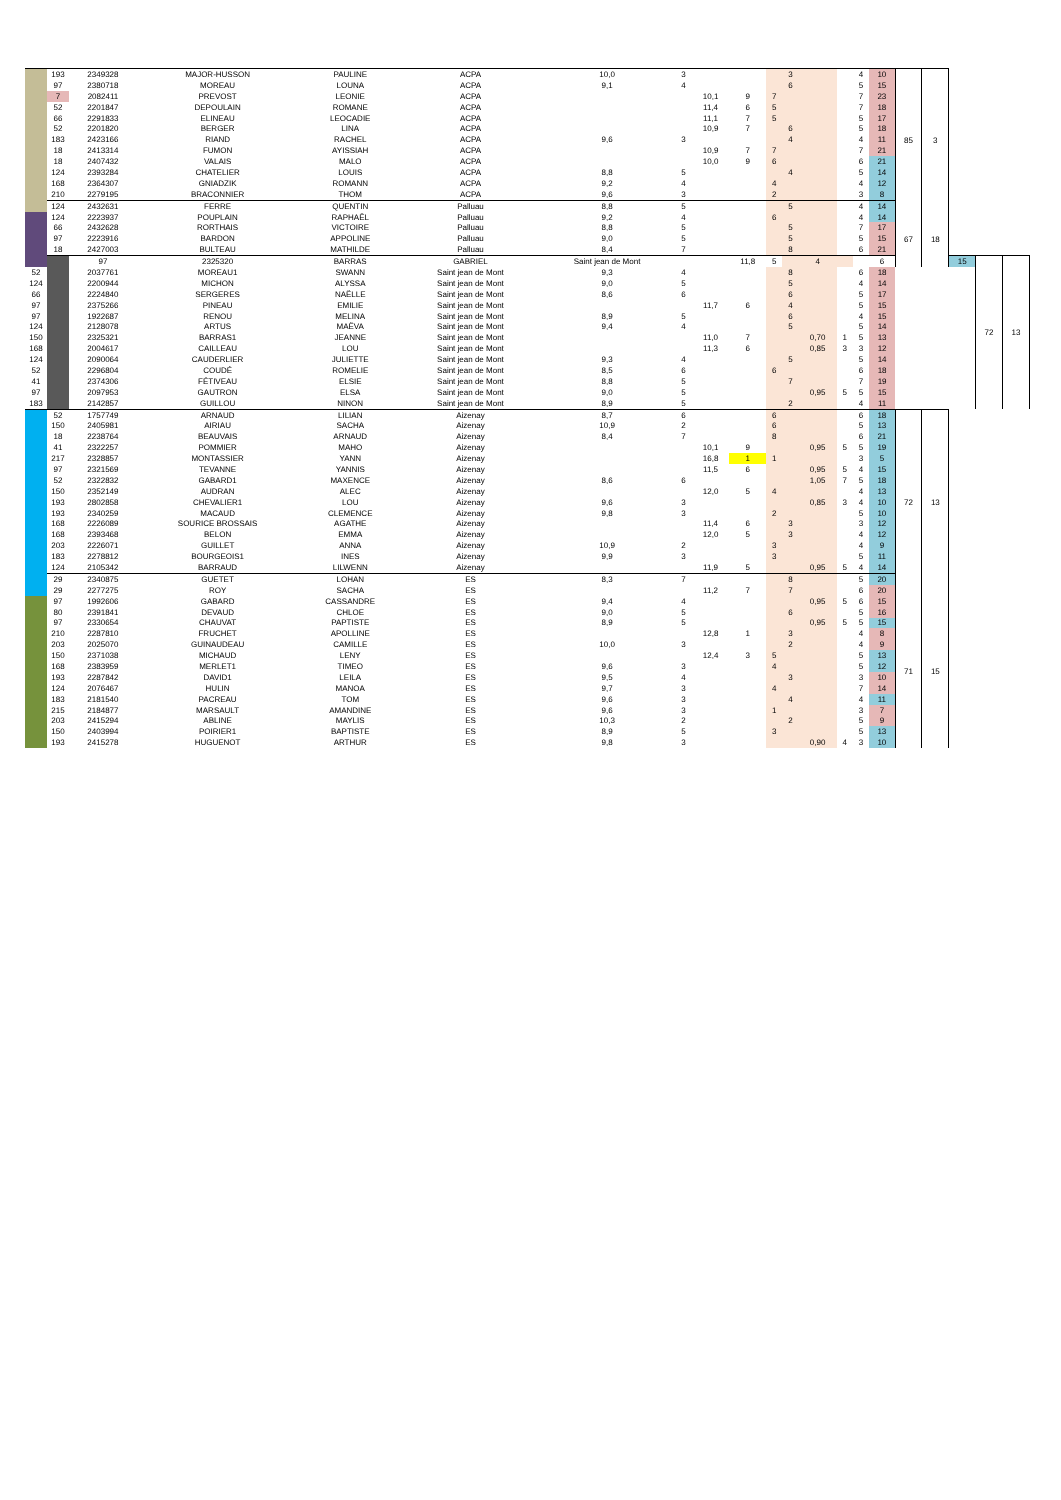| | 193 | 2349328 | MAJOR-HUSSON | PAULINE | ACPA | 10,0 | 3 | | | | 3 | | | 4 | 10 | 85 | 3 | | | |
| | 97 | 2380718 | MOREAU | LOUNA | ACPA | 9,1 | 4 | | | | 6 | | | 5 | 15 | | | | | |
| | 7 | 2082411 | PREVOST | LEONIE | ACPA | | | 10,1 | 9 | 7 | | | | 7 | 23 | | | | | |
| | 52 | 2201847 | DEPOULAIN | ROMANE | ACPA | | | 11,4 | 6 | 5 | | | | 7 | 18 | | | | | |
| | 66 | 2291833 | ELINEAU | LEOCADIE | ACPA | | | 11,1 | 7 | 5 | | | | 5 | 17 | | | | | |
| | 52 | 2201820 | BERGER | LINA | ACPA | | | 10,9 | 7 | | 6 | | | 5 | 18 | | | | | |
| | 183 | 2423166 | RIAND | RACHEL | ACPA | 9,6 | 3 | | | | 4 | | | 4 | 11 | | | | | |
| | 18 | 2413314 | FUMON | AYISSIAH | ACPA | | | 10,9 | 7 | 7 | | | | 7 | 21 | | | | | |
| | 18 | 2407432 | VALAIS | MALO | ACPA | | | 10,0 | 9 | 6 | | | | 6 | 21 | | | | | |
| | 124 | 2393284 | CHATELIER | LOUIS | ACPA | 8,8 | 5 | | | | 4 | | | 5 | 14 | | | | | |
| | 168 | 2364307 | GNIADZIK | ROMANN | ACPA | 9,2 | 4 | | | 4 | | | | 4 | 12 | | | | | |
| | 210 | 2279195 | BRACONNIER | THOM | ACPA | 9,6 | 3 | | | 2 | | | | 3 | 8 | | | | | |
| | 124 | 2432631 | FERRE | QUENTIN | Palluau | 8,8 | 5 | | | | 5 | | | 4 | 14 | | | | | |
| | 124 | 2223937 | POUPLAIN | RAPHAËL | Palluau | 9,2 | 4 | | | 6 | | | | 4 | 14 | 67 | 18 | | | |
| | 66 | 2432628 | RORTHAIS | VICTOIRE | Palluau | 8,8 | 5 | | | | 5 | | | 7 | 17 | | | | | |
| | 97 | 2223916 | BARDON | APPOLINE | Palluau | 9,0 | 5 | | | | 5 | | | 5 | 15 | | | | | |
| | 18 | 2427003 | BULTEAU | MATHILDE | Palluau | 8,4 | 7 | | | | 8 | | | 6 | 21 | | | | | |
| | | 97 | 2325320 | BARRAS | GABRIEL | Saint jean de Mont | | | 11,8 | 5 | | 4 | | | 6 | | | 15 | 72 | 13 |
| 52 | | 2037761 | MOREAU1 | SWANN | Saint jean de Mont | 9,3 | 4 | | | | 8 | | | 6 | 18 | | | | | |
| 124 | | 2200944 | MICHON | ALYSSA | Saint jean de Mont | 9,0 | 5 | | | | 5 | | | 4 | 14 | | | | | |
| 66 | | 2224840 | SERGERES | NAËLLE | Saint jean de Mont | 8,6 | 6 | | | | 6 | | | 5 | 17 | | | | | |
| 97 | | 2375266 | PINEAU | EMILIE | Saint jean de Mont | | | 11,7 | 6 | | 4 | | | 5 | 15 | | | | | |
| 97 | | 1922687 | RENOU | MELINA | Saint jean de Mont | 8,9 | 5 | | | | 6 | | | 4 | 15 | | | | | |
| 124 | | 2128078 | ARTUS | MAËVA | Saint jean de Mont | 9,4 | 4 | | | | 5 | | | 5 | 14 | | | | | |
| 150 | | 2325321 | BARRAS1 | JEANNE | Saint jean de Mont | | | 11,0 | 7 | | | 0,70 | 1 | 5 | 13 | | | | | |
| 168 | | 2004617 | CAILLEAU | LOU | Saint jean de Mont | | | 11,3 | 6 | | | 0,85 | 3 | 3 | 12 | | | | | |
| 124 | | 2090064 | CAUDERLIER | JULIETTE | Saint jean de Mont | 9,3 | 4 | | | | 5 | | | 5 | 14 | | | | | |
| 52 | | 2296804 | COUDÉ | ROMELIE | Saint jean de Mont | 8,5 | 6 | | | 6 | | | | 6 | 18 | | | | | |
| 41 | | 2374306 | FÉTIVEAU | ELSIE | Saint jean de Mont | 8,8 | 5 | | | | 7 | | | 7 | 19 | | | | | |
| 97 | | 2097953 | GAUTRON | ELSA | Saint jean de Mont | 9,0 | 5 | | | | | 0,95 | 5 | 5 | 15 | | | | | |
| 183 | | 2142857 | GUILLOU | NINON | Saint jean de Mont | 8,9 | 5 | | | | 2 | | | 4 | 11 | | | | | |
| | 52 | 1757749 | ARNAUD | LILIAN | Aizenay | 8,7 | 6 | | | 6 | | | | 6 | 18 | 72 | 13 | | | |
| | 150 | 2405981 | AIRIAU | SACHA | Aizenay | 10,9 | 2 | | | 6 | | | | 5 | 13 | | | | | |
| | 18 | 2238764 | BEAUVAIS | ARNAUD | Aizenay | 8,4 | 7 | | | 8 | | | | 6 | 21 | | | | | |
| | 41 | 2322257 | POMMIER | MAHO | Aizenay | | | 10,1 | 9 | | | 0,95 | 5 | 5 | 19 | | | | | |
| | 217 | 2328857 | MONTASSIER | YANN | Aizenay | | | 16,8 | 1 | 1 | | | | 3 | 5 | | | | | |
| | 97 | 2321569 | TEVANNE | YANNIS | Aizenay | | | 11,5 | 6 | | | 0,95 | 5 | 4 | 15 | | | | | |
| | 52 | 2322832 | GABARD1 | MAXENCE | Aizenay | 8,6 | 6 | | | | | 1,05 | 7 | 5 | 18 | | | | | |
| | 150 | 2352149 | AUDRAN | ALEC | Aizenay | | | 12,0 | 5 | 4 | | | | 4 | 13 | | | | | |
| | 193 | 2802858 | CHEVALIER1 | LOU | Aizenay | 9,6 | 3 | | | | | 0,85 | 3 | 4 | 10 | | | | | |
| | 193 | 2340259 | MACAUD | CLEMENCE | Aizenay | 9,8 | 3 | | | 2 | | | | 5 | 10 | | | | | |
| | 168 | 2226089 | SOURICE BROSSAIS | AGATHE | Aizenay | | | 11,4 | 6 | | 3 | | | 3 | 12 | | | | | |
| | 168 | 2393468 | BELON | EMMA | Aizenay | | | 12,0 | 5 | | 3 | | | 4 | 12 | | | | | |
| | 203 | 2226071 | GUILLET | ANNA | Aizenay | 10,9 | 2 | | | 3 | | | | 4 | 9 | | | | | |
| | 183 | 2278812 | BOURGEOIS1 | INES | Aizenay | 9,9 | 3 | | | 3 | | | | 5 | 11 | | | | | |
| | 124 | 2105342 | BARRAUD | LILWENN | Aizenay | | | 11,9 | 5 | | | 0,95 | 5 | 4 | 14 | | | | | |
| | 29 | 2340875 | GUETET | LOHAN | ES | 8,3 | 7 | | | | 8 | | | 5 | 20 | | | | | |
| | 29 | 2277275 | ROY | SACHA | ES | | | 11,2 | 7 | | 7 | | | 6 | 20 | | | | | |
| | 97 | 1992606 | GABARD | CASSANDRE | ES | 9,4 | 4 | | | | | 0,95 | 5 | 6 | 15 | 71 | 15 | | | |
| | 80 | 2391841 | DEVAUD | CHLOE | ES | 9,0 | 5 | | | | 6 | | | 5 | 16 | | | | | |
| | 97 | 2330654 | CHAUVAT | PAPTISTE | ES | 8,9 | 5 | | | | | 0,95 | 5 | 5 | 15 | | | | | |
| | 210 | 2287810 | FRUCHET | APOLLINE | ES | | | 12,8 | 1 | | 3 | | | 4 | 8 | | | | | |
| | 203 | 2025070 | GUINAUDEAU | CAMILLE | ES | 10,0 | 3 | | | | 2 | | | 4 | 9 | | | | | |
| | 150 | 2371038 | MICHAUD | LENY | ES | | | 12,4 | 3 | 5 | | | | 5 | 13 | | | | | |
| | 168 | 2383959 | MERLET1 | TIMEO | ES | 9,6 | 3 | | | 4 | | | | 5 | 12 | | | | | |
| | 193 | 2287842 | DAVID1 | LEILA | ES | 9,5 | 4 | | | | 3 | | | 3 | 10 | | | | | |
| | 124 | 2076467 | HULIN | MANOA | ES | 9,7 | 3 | | | 4 | | | | 7 | 14 | | | | | |
| | 183 | 2181540 | PACREAU | TOM | ES | 9,6 | 3 | | | | 4 | | | 4 | 11 | | | | | |
| | 215 | 2184877 | MARSAULT | AMANDINE | ES | 9,6 | 3 | | | 1 | | | | 3 | 7 | | | | | |
| | 203 | 2415294 | ABLINE | MAYLIS | ES | 10,3 | 2 | | | | 2 | | | 5 | 9 | | | | | |
| | 150 | 2403994 | POIRIER1 | BAPTISTE | ES | 8,9 | 5 | | | 3 | | | | 5 | 13 | | | | | |
| | 193 | 2415278 | HUGUENOT | ARTHUR | ES | 9,8 | 3 | | | | | 0,90 | 4 | 3 | 10 | | | | | |